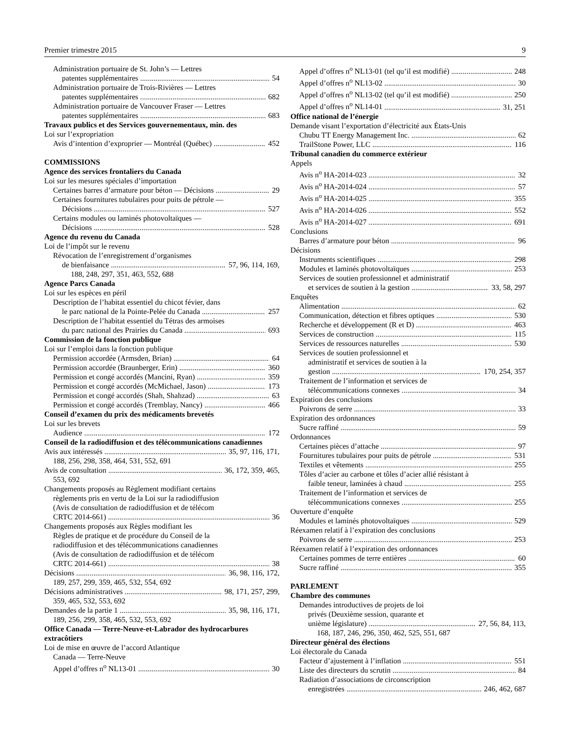Premier trimestre 2015 9
Administration portuaire de St. John’s — Lettres
patentes supplémentaires 54
Administration portuaire de Trois-Rivières — Lettres
patentes supplémentaires 682
Administration portuaire de Vancouver Fraser — Lettres
patentes supplémentaires 683
Travaux publics et des Services gouvernementaux, min. des
Loi sur l’expropriation
Avis d’intention d’exproprier — Montréal (Québec) 452
COMMISSIONS
Agence des services frontaliers du Canada
Loi sur les mesures spéciales d’importation
Certaines barres d’armature pour béton — Décisions 29
Certaines fournitures tubulaires pour puits de pétrole —
Décisions 527
Certains modules ou laminés photovoltaïques —
Décisions 528
Agence du revenu du Canada
Loi de l’impôt sur le revenu
Révocation de l’enregistrement d’organismes
de bienfaisance 57, 96, 114, 169,
188, 248, 297, 351, 463, 552, 688
Agence Parcs Canada
Loi sur les espèces en péril
Description de l’habitat essentiel du chicot févier, dans
le parc national de la Pointe-Pelée du Canada 257
Description de l’habitat essentiel du Tétras des armoises
du parc national des Prairies du Canada 693
Commission de la fonction publique
Loi sur l’emploi dans la fonction publique
Permission accordée (Armsden, Brian) 64
Permission accordée (Braunberger, Erin) 360
Permission et congé accordés (Mancini, Ryan) 359
Permission et congé accordés (McMichael, Jason) 173
Permission et congé accordés (Shah, Shahzad) 63
Permission et congé accordés (Tremblay, Nancy) 466
Conseil d’examen du prix des médicaments brevetés
Loi sur les brevets
Audience 172
Conseil de la radiodiffusion et des télécommunications canadiennes
Avis aux intéressés 35, 97, 116, 171,
188, 256, 298, 358, 464, 531, 552, 691
Avis de consultation 36, 172, 359, 465,
553, 692
Changements proposés au Règlement modifiant certains
règlements pris en vertu de la Loi sur la radiodiffusion
(Avis de consultation de radiodiffusion et de télécom
CRTC 2014-661) 36
Changements proposés aux Règles modifiant les
Règles de pratique et de procédure du Conseil de la
radiodiffusion et des télécommunications canadiennes
(Avis de consultation de radiodiffusion et de télécom
CRTC 2014-661) 38
Décisions 36, 98, 116, 172,
189, 257, 299, 359, 465, 532, 554, 692
Décisions administratives 98, 171, 257, 299,
359, 465, 532, 553, 692
Demandes de la partie 1 35, 98, 116, 171,
189, 256, 299, 358, 465, 532, 553, 692
Office Canada — Terre-Neuve-et-Labrador des hydrocarbures extracôtiers
Loi de mise en œuvre de l’accord Atlantique
Canada — Terre-Neuve
Appel d’offres n<sup>o</sup> NL13-01 30
Appel d’offres n<sup>o</sup> NL13-01 (tel qu’il est modifié) 248
Appel d’offres n<sup>o</sup> NL13-02 30
Appel d’offres n<sup>o</sup> NL13-02 (tel qu’il est modifié) 250
Appel d’offres n<sup>o</sup> NL14-01 31, 251
Office national de l’énergie
Demande visant l’exportation d’électricité aux États-Unis
Chubu TT Energy Management Inc. 62
TrailStone Power, LLC 116
Tribunal canadien du commerce extérieur
Appels
Avis n<sup>o</sup> HA-2014-023 32
Avis n<sup>o</sup> HA-2014-024 57
Avis n<sup>o</sup> HA-2014-025 355
Avis n<sup>o</sup> HA-2014-026 552
Avis n<sup>o</sup> HA-2014-027 691
Conclusions
Barres d’armature pour béton 96
Décisions
Instruments scientifiques 298
Modules et laminés photovoltaïques 253
Services de soutien professionnel et administratif
et services de soutien à la gestion 33, 58, 297
Enquêtes
Alimentation 62
Communication, détection et fibres optiques 530
Recherche et développement (R et D) 463
Services de construction 115
Services de ressources naturelles 530
Services de soutien professionnel et
administratif et services de soutien à la
gestion 170, 254, 357
Traitement de l’information et services de
télécommunications connexes 34
Expiration des conclusions
Poivrons de serre 33
Expiration des ordonnances
Sucre raffiné 59
Ordonnances
Certaines pièces d’attache 97
Fournitures tubulaires pour puits de pétrole 531
Textiles et vêtements 255
Tôles d’acier au carbone et tôles d’acier allié résistant à
faible teneur, laminées à chaud 255
Traitement de l’information et services de
télécommunications connexes 255
Ouverture d’enquête
Modules et laminés photovoltaïques 529
Réexamen relatif à l’expiration des conclusions
Poivrons de serre 253
Réexamen relatif à l’expiration des ordonnances
Certaines pommes de terre entières 60
Sucre raffiné 355
PARLEMENT
Chambre des communes
Demandes introductives de projets de loi
privés (Deuxième session, quarante et
unième législature) 27, 56, 84, 113,
168, 187, 246, 296, 350, 462, 525, 551, 687
Directeur général des élections
Loi électorale du Canada
Facteur d’ajustement à l’inflation 551
Liste des directeurs du scrutin 84
Radiation d’associations de circonscription
enregistrées 246, 462, 687